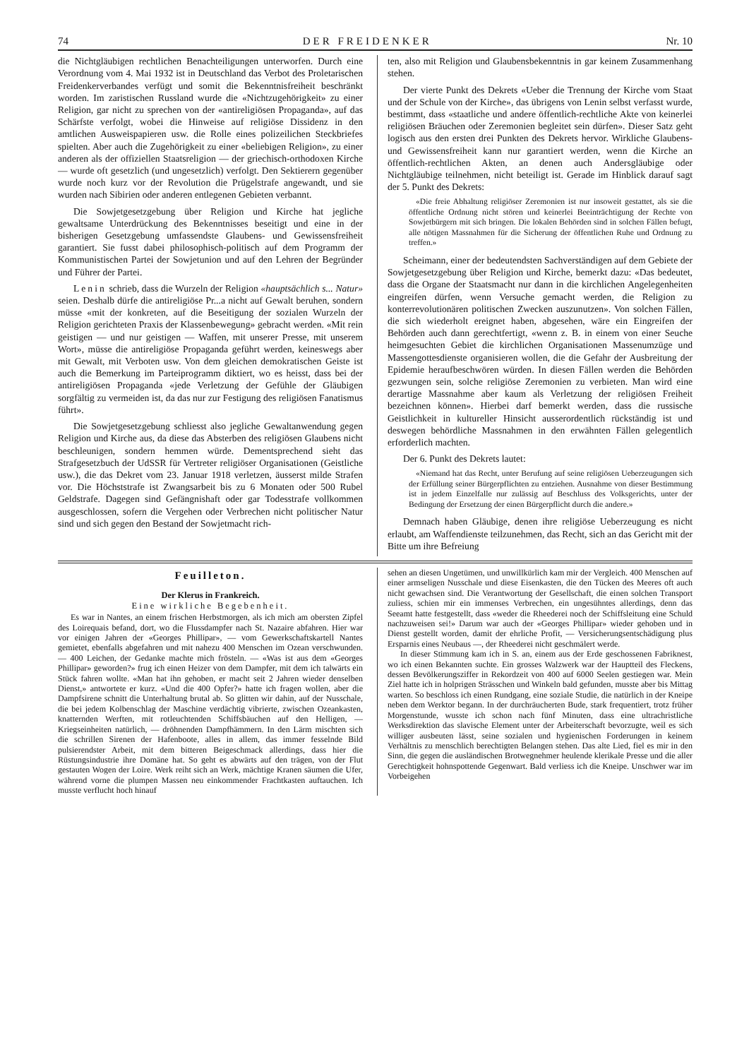74 DER FREIDENKER Nr. 10
die Nichtgläubigen rechtlichen Benachteiligungen unterworfen. Durch eine Verordnung vom 4. Mai 1932 ist in Deutschland das Verbot des Proletarischen Freidenkerverbandes verfügt und somit die Bekenntnisfreiheit beschränkt worden. Im zaristischen Russland wurde die «Nichtzugehörigkeit» zu einer Religion, gar nicht zu sprechen von der «antireligiösen Propaganda», auf das Schärfste verfolgt, wobei die Hinweise auf religiöse Dissidenz in den amtlichen Ausweispapieren usw. die Rolle eines polizeilichen Steckbriefes spielten. Aber auch die Zugehörigkeit zu einer «beliebigen Religion», zu einer anderen als der offiziellen Staatsreligion — der griechisch-orthodoxen Kirche — wurde oft gesetzlich (und ungesetzlich) verfolgt. Den Sektierern gegenüber wurde noch kurz vor der Revolution die Prügelstrafe angewandt, und sie wurden nach Sibirien oder anderen entlegenen Gebieten verbannt.
Die Sowjetgesetzgebung über Religion und Kirche hat jegliche gewaltsame Unterdrückung des Bekenntnisses beseitigt und eine in der bisherigen Gesetzgebung umfassendste Glaubens- und Gewissensfreiheit garantiert. Sie fusst dabei philosophisch-politisch auf dem Programm der Kommunistischen Partei der Sowjetunion und auf den Lehren der Begründer und Führer der Partei.
Lenin schrieb, dass die Wurzeln der Religion «hauptsächlich s... Natur» seien. Deshalb dürfe die antireligiöse Pr...a nicht auf Gewalt beruhen, sondern müsse «mit der konkreten, auf die Beseitigung der sozialen Wurzeln der Religion gerichteten Praxis der Klassenbewegung» gebracht werden. «Mit rein geistigen — und nur geistigen — Waffen, mit unserer Presse, mit unserem Wort», müsse die antireligiöse Propaganda geführt werden, keineswegs aber mit Gewalt, mit Verboten usw. Von dem gleichen demokratischen Geiste ist auch die Bemerkung im Parteiprogramm diktiert, wo es heisst, dass bei der antireligiösen Propaganda «jede Verletzung der Gefühle der Gläubigen sorgfältig zu vermeiden ist, da das nur zur Festigung des religiösen Fanatismus führt».
Die Sowjetgesetzgebung schliesst also jegliche Gewaltanwendung gegen Religion und Kirche aus, da diese das Absterben des religiösen Glaubens nicht beschleunigen, sondern hemmen würde. Dementsprechend sieht das Strafgesetzbuch der UdSSR für Vertreter religiöser Organisationen (Geistliche usw.), die das Dekret vom 23. Januar 1918 verletzen, äusserst milde Strafen vor. Die Höchststrafe ist Zwangsarbeit bis zu 6 Monaten oder 500 Rubel Geldstrafe. Dagegen sind Gefängnishaft oder gar Todesstrafe vollkommen ausgeschlossen, sofern die Vergehen oder Verbrechen nicht politischer Natur sind und sich gegen den Bestand der Sowjetmacht rich-
ten, also mit Religion und Glaubensbekenntnis in gar keinem Zusammenhang stehen.
Der vierte Punkt des Dekrets «Ueber die Trennung der Kirche vom Staat und der Schule von der Kirche», das übrigens von Lenin selbst verfasst wurde, bestimmt, dass «staatliche und andere öffentlich-rechtliche Akte von keinerlei religiösen Bräuchen oder Zeremonien begleitet sein dürfen». Dieser Satz geht logisch aus den ersten drei Punkten des Dekrets hervor. Wirkliche Glaubens- und Gewissensfreiheit kann nur garantiert werden, wenn die Kirche an öffentlich-rechtlichen Akten, an denen auch Andersgläubige oder Nichtgläubige teilnehmen, nicht beteiligt ist. Gerade im Hinblick darauf sagt der 5. Punkt des Dekrets:
«Die freie Abhaltung religiöser Zeremonien ist nur insoweit gestattet, als sie die öffentliche Ordnung nicht stören und keinerlei Beeinträchtigung der Rechte von Sowjetbürgern mit sich bringen. Die lokalen Behörden sind in solchen Fällen befugt, alle nötigen Massnahmen für die Sicherung der öffentlichen Ruhe und Ordnung zu treffen.»
Scheimann, einer der bedeutendsten Sachverständigen auf dem Gebiete der Sowjetgesetzgebung über Religion und Kirche, bemerkt dazu: «Das bedeutet, dass die Organe der Staatsmacht nur dann in die kirchlichen Angelegenheiten eingreifen dürfen, wenn Versuche gemacht werden, die Religion zu konterrevolutionären politischen Zwecken auszunutzen». Von solchen Fällen, die sich wiederholt ereignet haben, abgesehen, wäre ein Eingreifen der Behörden auch dann gerechtfertigt, «wenn z. B. in einem von einer Seuche heimgesuchten Gebiet die kirchlichen Organisationen Massenumzüge und Massengottesdienste organisieren wollen, die die Gefahr der Ausbreitung der Epidemie heraufbeschwören würden. In diesen Fällen werden die Behörden gezwungen sein, solche religiöse Zeremonien zu verbieten. Man wird eine derartige Massnahme aber kaum als Verletzung der religiösen Freiheit bezeichnen können». Hierbei darf bemerkt werden, dass die russische Geistlichkeit in kultureller Hinsicht ausserordentlich rückständig ist und deswegen behördliche Massnahmen in den erwähnten Fällen gelegentlich erforderlich machten.
Der 6. Punkt des Dekrets lautet:
«Niemand hat das Recht, unter Berufung auf seine religiösen Ueberzeugungen sich der Erfüllung seiner Bürgerpflichten zu entziehen. Ausnahme von dieser Bestimmung ist in jedem Einzelfalle nur zulässig auf Beschluss des Volksgerichts, unter der Bedingung der Ersetzung der einen Bürgerpflicht durch die andere.»
Demnach haben Gläubige, denen ihre religiöse Ueberzeugung es nicht erlaubt, am Waffendienste teilzunehmen, das Recht, sich an das Gericht mit der Bitte um ihre Befreiung
Feuilleton.
Der Klerus in Frankreich.
Eine wirkliche Begebenheit.
Es war in Nantes, an einem frischen Herbstmorgen, als ich mich am obersten Zipfel des Loirequais befand, dort, wo die Flussdampfer nach St. Nazaire abfahren. Hier war vor einigen Jahren der «Georges Phillipar», — vom Gewerkschaftskartell Nantes gemietet, ebenfalls abgefahren und mit nahezu 400 Menschen im Ozean verschwunden. — 400 Leichen, der Gedanke machte mich frösteln. — «Was ist aus dem «Georges Phillipar» geworden?» frug ich einen Heizer von dem Dampfer, mit dem ich talwärts ein Stück fahren wollte. «Man hat ihn gehoben, er macht seit 2 Jahren wieder denselben Dienst,» antwortete er kurz. «Und die 400 Opfer?» hatte ich fragen wollen, aber die Dampfsirene schnitt die Unterhaltung brutal ab. So glitten wir dahin, auf der Nusschale, die bei jedem Kolbenschlag der Maschine verdächtig vibrierte, zwischen Ozeankasten, knatternden Werften, mit rotleuchtenden Schiffsbäuchen auf den Helligen, — Kriegseinheiten natürlich, — dröhnenden Dampfhämmern. In den Lärm mischten sich die schrillen Sirenen der Hafenboote, alles in allem, das immer fesselnde Bild pulsierendster Arbeit, mit dem bitteren Beigeschmack allerdings, dass hier die Rüstungsindustrie ihre Domäne hat. So geht es abwärts auf den trägen, von der Flut gestauten Wogen der Loire. Werk reiht sich an Werk, mächtige Kranen säumen die Ufer, während vorne die plumpen Massen neu einkommender Frachtkasten auftauchen. Ich musste verflucht hoch hinauf
sehen an diesen Ungetümen, und unwillkürlich kam mir der Vergleich. 400 Menschen auf einer armseligen Nusschale und diese Eisenkasten, die den Tücken des Meeres oft auch nicht gewachsen sind. Die Verantwortung der Gesellschaft, die einen solchen Transport zuliess, schien mir ein immenses Verbrechen, ein ungesühntes allerdings, denn das Seeamt hatte festgestellt, dass «weder die Rheederei noch der Schiffsleitung eine Schuld nachzuweisen sei!» Darum war auch der «Georges Phillipar» wieder gehoben und in Dienst gestellt worden, damit der ehrliche Profit, — Versicherungsentschädigung plus Ersparnis eines Neubaus —, der Rheederei nicht geschmälert werde.
In dieser Stimmung kam ich in S. an, einem aus der Erde geschossenen Fabriknest, wo ich einen Bekannten suchte. Ein grosses Walzwerk war der Hauptteil des Fleckens, dessen Bevölkerungsziffer in Rekordzeit von 400 auf 6000 Seelen gestiegen war. Mein Ziel hatte ich in holprigen Strässchen und Winkeln bald gefunden, musste aber bis Mittag warten. So beschloss ich einen Rundgang, eine soziale Studie, die natürlich in der Kneipe neben dem Werktor begann. In der durchräucherten Bude, stark frequentiert, trotz früher Morgenstunde, wusste ich schon nach fünf Minuten, dass eine ultrachristliche Werksdirektion das slavische Element unter der Arbeiterschaft bevorzugte, weil es sich williger ausbeuten lässt, seine sozialen und hygienischen Forderungen in keinem Verhältnis zu menschlich berechtigten Belangen stehen. Das alte Lied, fiel es mir in den Sinn, die gegen die ausländischen Brotwegnehmer heulende klerikale Presse und die aller Gerechtigkeit hohnspottende Gegenwart. Bald verliess ich die Kneipe. Unschwer war im Vorbeigehen